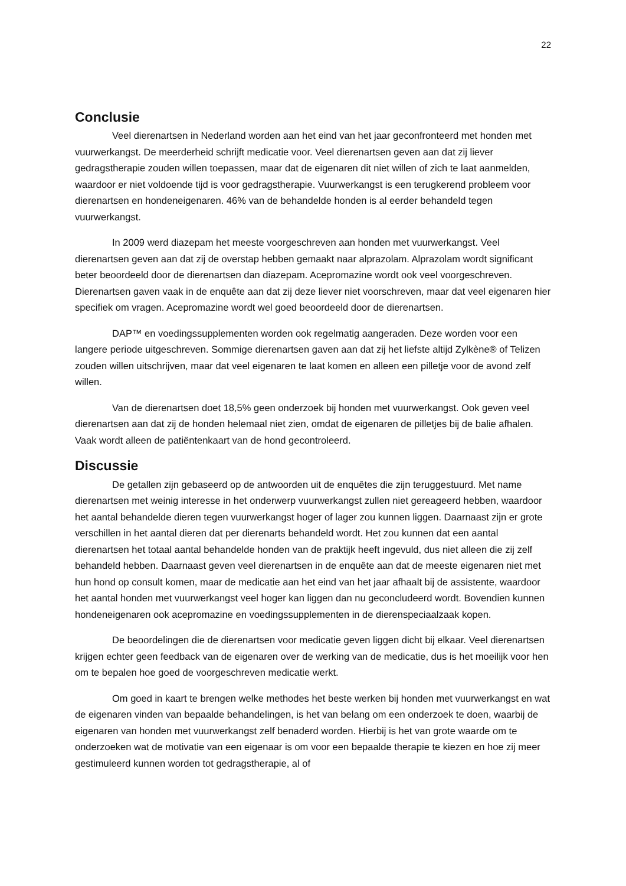22
Conclusie
Veel dierenartsen in Nederland worden aan het eind van het jaar geconfronteerd met honden met vuurwerkangst. De meerderheid schrijft medicatie voor. Veel dierenartsen geven aan dat zij liever gedragstherapie zouden willen toepassen, maar dat de eigenaren dit niet willen of zich te laat aanmelden, waardoor er niet voldoende tijd is voor gedragstherapie. Vuurwerkangst is een terugkerend probleem voor dierenartsen en hondeneigenaren. 46% van de behandelde honden is al eerder behandeld tegen vuurwerkangst.
In 2009 werd diazepam het meeste voorgeschreven aan honden met vuurwerkangst. Veel dierenartsen geven aan dat zij de overstap hebben gemaakt naar alprazolam. Alprazolam wordt significant beter beoordeeld door de dierenartsen dan diazepam. Acepromazine wordt ook veel voorgeschreven. Dierenartsen gaven vaak in de enquête aan dat zij deze liever niet voorschreven, maar dat veel eigenaren hier specifiek om vragen. Acepromazine wordt wel goed beoordeeld door de dierenartsen.
DAP™ en voedingssupplementen worden ook regelmatig aangeraden. Deze worden voor een langere periode uitgeschreven. Sommige dierenartsen gaven aan dat zij het liefste altijd Zylkène® of Telizen zouden willen uitschrijven, maar dat veel eigenaren te laat komen en alleen een pilletje voor de avond zelf willen.
Van de dierenartsen doet 18,5% geen onderzoek bij honden met vuurwerkangst. Ook geven veel dierenartsen aan dat zij de honden helemaal niet zien, omdat de eigenaren de pilletjes bij de balie afhalen. Vaak wordt alleen de patiëntenkaart van de hond gecontroleerd.
Discussie
De getallen zijn gebaseerd op de antwoorden uit de enquêtes die zijn teruggestuurd. Met name dierenartsen met weinig interesse in het onderwerp vuurwerkangst zullen niet gereageerd hebben, waardoor het aantal behandelde dieren tegen vuurwerkangst hoger of lager zou kunnen liggen. Daarnaast zijn er grote verschillen in het aantal dieren dat per dierenarts behandeld wordt. Het zou kunnen dat een aantal dierenartsen het totaal aantal behandelde honden van de praktijk heeft ingevuld, dus niet alleen die zij zelf behandeld hebben. Daarnaast geven veel dierenartsen in de enquête aan dat de meeste eigenaren niet met hun hond op consult komen, maar de medicatie aan het eind van het jaar afhaalt bij de assistente, waardoor het aantal honden met vuurwerkangst veel hoger kan liggen dan nu geconcludeerd wordt. Bovendien kunnen hondeneigenaren ook acepromazine en voedingssupplementen in de dierenspeciaalzaak kopen.
De beoordelingen die de dierenartsen voor medicatie geven liggen dicht bij elkaar. Veel dierenartsen krijgen echter geen feedback van de eigenaren over de werking van de medicatie, dus is het moeilijk voor hen om te bepalen hoe goed de voorgeschreven medicatie werkt.
Om goed in kaart te brengen welke methodes het beste werken bij honden met vuurwerkangst en wat de eigenaren vinden van bepaalde behandelingen, is het van belang om een onderzoek te doen, waarbij de eigenaren van honden met vuurwerkangst zelf benaderd worden. Hierbij is het van grote waarde om te onderzoeken wat de motivatie van een eigenaar is om voor een bepaalde therapie te kiezen en hoe zij meer gestimuleerd kunnen worden tot gedragstherapie, al of